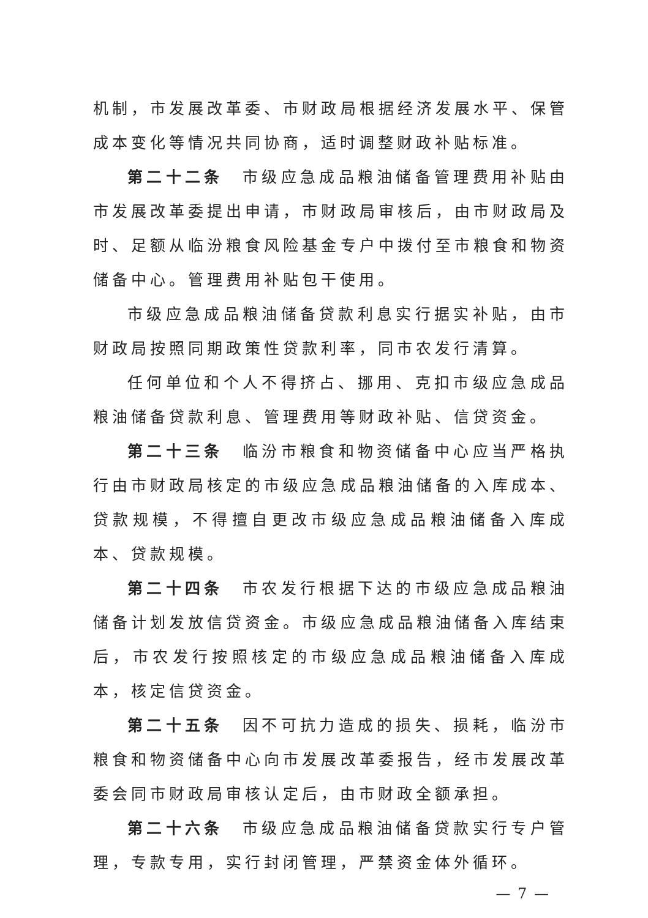机制，市发展改革委、市财政局根据经济发展水平、保管成本变化等情况共同协商，适时调整财政补贴标准。
第二十二条　市级应急成品粮油储备管理费用补贴由市发展改革委提出申请，市财政局审核后，由市财政局及时、足额从临汾粮食风险基金专户中拨付至市粮食和物资储备中心。管理费用补贴包干使用。
市级应急成品粮油储备贷款利息实行据实补贴，由市财政局按照同期政策性贷款利率，同市农发行清算。
任何单位和个人不得挤占、挪用、克扣市级应急成品粮油储备贷款利息、管理费用等财政补贴、信贷资金。
第二十三条　临汾市粮食和物资储备中心应当严格执行由市财政局核定的市级应急成品粮油储备的入库成本、贷款规模，不得擅自更改市级应急成品粮油储备入库成本、贷款规模。
第二十四条　市农发行根据下达的市级应急成品粮油储备计划发放信贷资金。市级应急成品粮油储备入库结束后，市农发行按照核定的市级应急成品粮油储备入库成本，核定信贷资金。
第二十五条　因不可抗力造成的损失、损耗，临汾市粮食和物资储备中心向市发展改革委报告，经市发展改革委会同市财政局审核认定后，由市财政全额承担。
第二十六条　市级应急成品粮油储备贷款实行专户管理，专款专用，实行封闭管理，严禁资金体外循环。
— 7 —